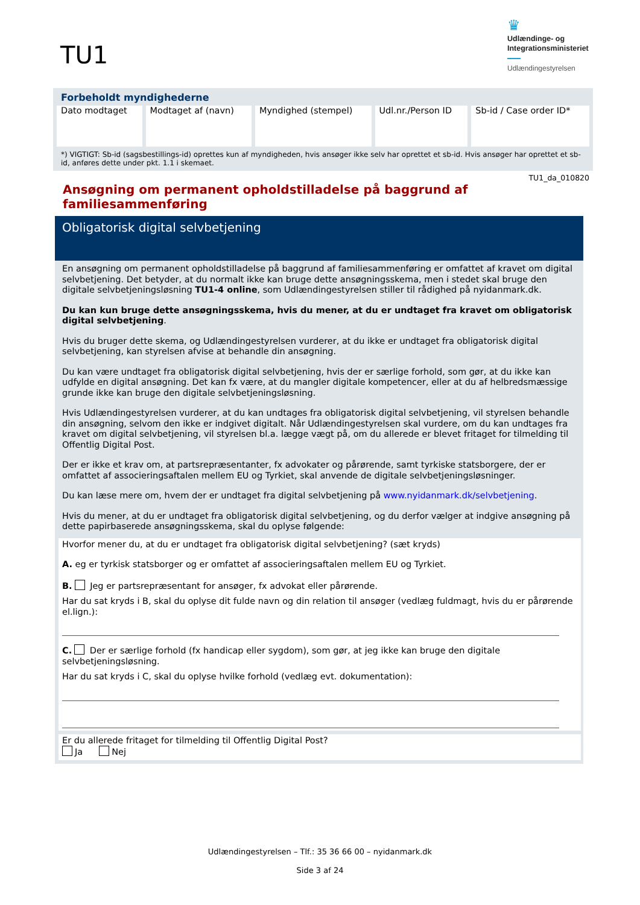TU1
♛
Udlændinge- og
Integrationsministeriet
Udlændingestyrelsen
Forbeholdt myndighederne
| Dato modtaget | Modtaget af (navn) | Myndighed (stempel) | Udl.nr./Person ID | Sb-id / Case order ID* |
*) VIGTIGT: Sb-id (sagsbestillings-id) oprettes kun af myndigheden, hvis ansøger ikke selv har oprettet et sb-id. Hvis ansøger har oprettet et sb-id, anføres dette under pkt. 1.1 i skemaet.
TU1_da_010820
Ansøgning om permanent opholdstilladelse på baggrund af familiesammenføring
Obligatorisk digital selvbetjening
En ansøgning om permanent opholdstilladelse på baggrund af familiesammenføring er omfattet af kravet om digital selvbetjening. Det betyder, at du normalt ikke kan bruge dette ansøgningsskema, men i stedet skal bruge den digitale selvbetjeningsløsning TU1-4 online, som Udlændingestyrelsen stiller til rådighed på nyidanmark.dk.
Du kan kun bruge dette ansøgningsskema, hvis du mener, at du er undtaget fra kravet om obligatorisk digital selvbetjening.
Hvis du bruger dette skema, og Udlændingestyrelsen vurderer, at du ikke er undtaget fra obligatorisk digital selvbetjening, kan styrelsen afvise at behandle din ansøgning.
Du kan være undtaget fra obligatorisk digital selvbetjening, hvis der er særlige forhold, som gør, at du ikke kan udfylde en digital ansøgning. Det kan fx være, at du mangler digitale kompetencer, eller at du af helbredsmæssige grunde ikke kan bruge den digitale selvbetjeningsløsning.
Hvis Udlændingestyrelsen vurderer, at du kan undtages fra obligatorisk digital selvbetjening, vil styrelsen behandle din ansøgning, selvom den ikke er indgivet digitalt. Når Udlændingestyrelsen skal vurdere, om du kan undtages fra kravet om digital selvbetjening, vil styrelsen bl.a. lægge vægt på, om du allerede er blevet fritaget for tilmelding til Offentlig Digital Post.
Der er ikke et krav om, at partsrepræsentanter, fx advokater og pårørende, samt tyrkiske statsborgere, der er omfattet af associeringsaftalen mellem EU og Tyrkiet, skal anvende de digitale selvbetjeningsløsninger.
Du kan læse mere om, hvem der er undtaget fra digital selvbetjening på www.nyidanmark.dk/selvbetjening.
Hvis du mener, at du er undtaget fra obligatorisk digital selvbetjening, og du derfor vælger at indgive ansøgning på dette papirbaserede ansøgningsskema, skal du oplyse følgende:
Hvorfor mener du, at du er undtaget fra obligatorisk digital selvbetjening? (sæt kryds)
A. eg er tyrkisk statsborger og er omfattet af associeringsaftalen mellem EU og Tyrkiet.
B. Jeg er partsrepræsentant for ansøger, fx advokat eller pårørende.
Har du sat kryds i B, skal du oplyse dit fulde navn og din relation til ansøger (vedlæg fuldmagt, hvis du er pårørende el.lign.):
C. Der er særlige forhold (fx handicap eller sygdom), som gør, at jeg ikke kan bruge den digitale selvbetjeningsløsning.
Har du sat kryds i C, skal du oplyse hvilke forhold (vedlæg evt. dokumentation):
Er du allerede fritaget for tilmelding til Offentlig Digital Post?
Ja Nej
Udlændingestyrelsen – Tlf.: 35 36 66 00 – nyidanmark.dk
Side 3 af 24